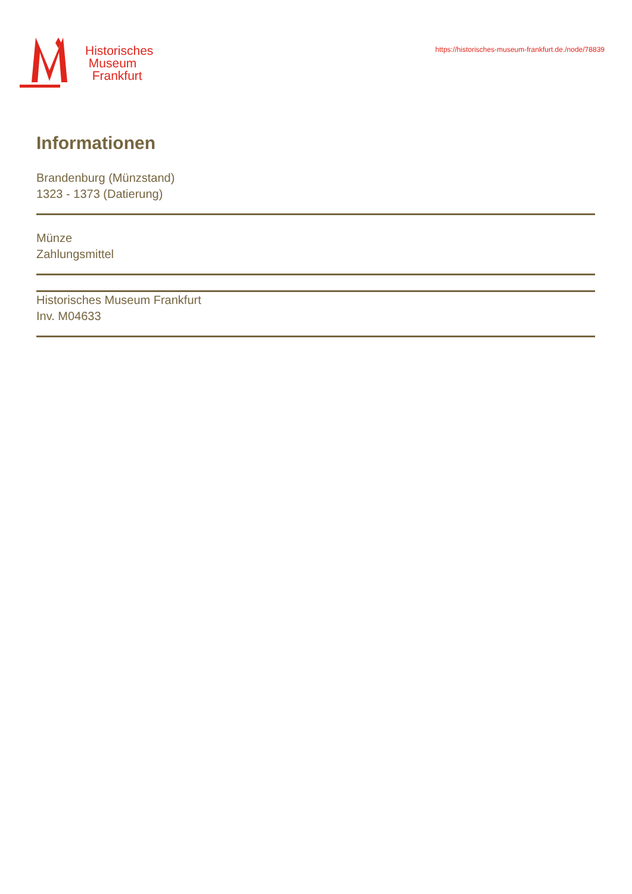Historisches
Museum
Frankfurt
https://historisches-museum-frankfurt.de./node/78839
Informationen
Brandenburg (Münzstand)
1323 - 1373 (Datierung)
Münze
Zahlungsmittel
Historisches Museum Frankfurt
Inv. M04633